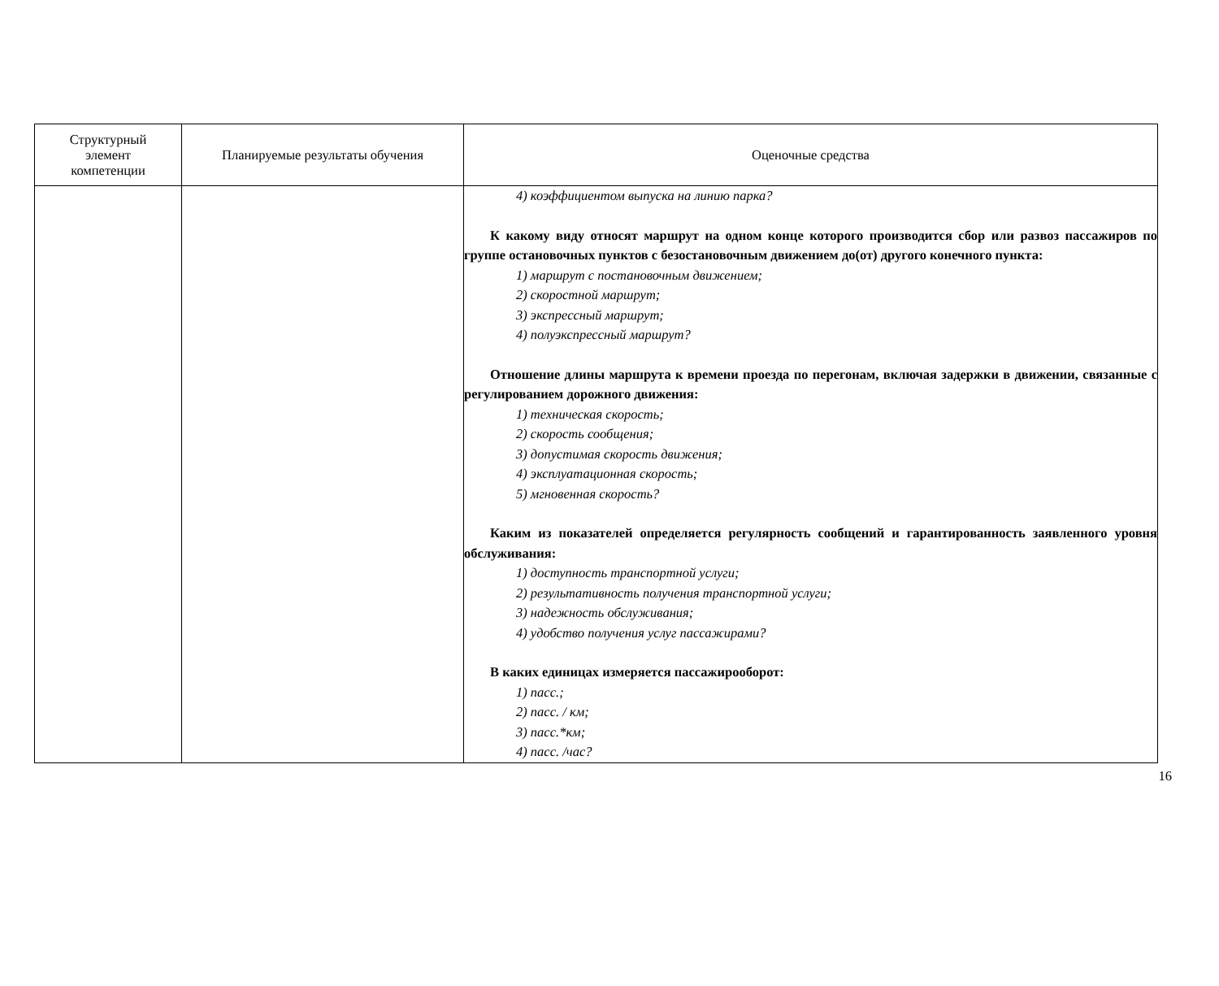| Структурный элемент компетенции | Планируемые результаты обучения | Оценочные средства |
| --- | --- | --- |
| | | 4) коэффициентом выпуска на линию парка? К какому виду относят маршрут на одном конце которого производится сбор или развоз пассажиров по группе остановочных пунктов с безостановочным движением до(от) другого конечного пункта: 1) маршрут с постановочным движением; 2) скоростной маршрут; 3) экспрессный маршрут; 4) полуэкспрессный маршрут? Отношение длины маршрута к времени проезда по перегонам, включая задержки в движении, связанные с регулированием дорожного движения: 1) техническая скорость; 2) скорость сообщения; 3) допустимая скорость движения; 4) эксплуатационная скорость; 5) мгновенная скорость? Каким из показателей определяется регулярность сообщений и гарантированность заявленного уровня обслуживания: 1) доступность транспортной услуги; 2) результативность получения транспортной услуги; 3) надежность обслуживания; 4) удобство получения услуг пассажирами? В каких единицах измеряется пассажирооборот: 1) пасс.; 2) пасс. / км; 3) пасс.*км; 4) пасс. /час? |
16